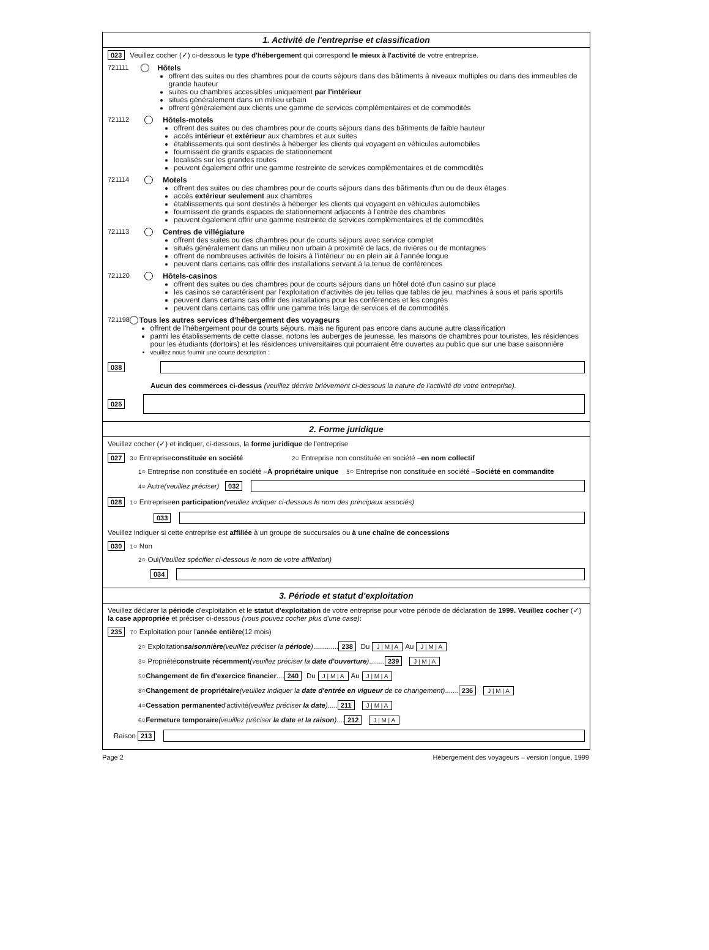1. Activité de l'entreprise et classification
023 Veuillez cocher (✓) ci-dessous le type d'hébergement qui correspond le mieux à l'activité de votre entreprise.
721111 Hôtels
offrent des suites ou des chambres pour de courts séjours dans des bâtiments à niveaux multiples ou dans des immeubles de grande hauteur
suites ou chambres accessibles uniquement par l'intérieur
situés généralement dans un milieu urbain
offrent généralement aux clients une gamme de services complémentaires et de commodités
721112 Hôtels-motels
offrent des suites ou des chambres pour de courts séjours dans des bâtiments de faible hauteur
accès intérieur et extérieur aux chambres et aux suites
établissements qui sont destinés à héberger les clients qui voyagent en véhicules automobiles
fournissent de grands espaces de stationnement
localisés sur les grandes routes
peuvent également offrir une gamme restreinte de services complémentaires et de commodités
721114 Motels
offrent des suites ou des chambres pour de courts séjours dans des bâtiments d'un ou de deux étages
accès extérieur seulement aux chambres
établissements qui sont destinés à héberger les clients qui voyagent en véhicules automobiles
fournissent de grands espaces de stationnement adjacents à l'entrée des chambres
peuvent également offrir une gamme restreinte de services complémentaires et de commodités
721113 Centres de villégiature
offrent des suites ou des chambres pour de courts séjours avec service complet
situés généralement dans un milieu non urbain à proximité de lacs, de rivières ou de montagnes
offrent de nombreuses activités de loisirs à l'intérieur ou en plein air à l'année longue
peuvent dans certains cas offrir des installations servant à la tenue de conférences
721120 Hôtels-casinos
offrent des suites ou des chambres pour de courts séjours dans un hôtel doté d'un casino sur place
les casinos se caractérisent par l'exploitation d'activités de jeu telles que tables de jeu, machines à sous et paris sportifs
peuvent dans certains cas offrir des installations pour les conférences et les congrès
peuvent dans certains cas offrir une gamme très large de services et de commodités
721198 Tous les autres services d'hébergement des voyageurs
offrent de l'hébergement pour de courts séjours, mais ne figurent pas encore dans aucune autre classification
parmi les établissements de cette classe, notons les auberges de jeunesse, les maisons de chambres pour touristes, les résidences pour les étudiants (dortoirs) et les résidences universitaires qui pourraient être ouvertes au public que sur une base saisonnière
veuillez nous fournir une courte description :
038
Aucun des commerces ci-dessus (veuillez décrire brièvement ci-dessous la nature de l'activité de votre entreprise).
025
2. Forme juridique
Veuillez cocher (✓) et indiquer, ci-dessous, la forme juridique de l'entreprise
027<sup>3</sup>○ Entreprise constituée en société <sup>2</sup>○ Entreprise non constituée en société – en nom collectif
<sup>1</sup>○ Entreprise non constituée en société – À propriétaire unique <sup>5</sup>○ Entreprise non constituée en société – Société en commandite
<sup>4</sup>○ Autre (veuillez préciser) 032
028<sup>1</sup>○ Entreprise en participation (veuillez indiquer ci-dessous le nom des principaux associés)
033
Veuillez indiquer si cette entreprise est affiliée à un groupe de succursales ou à une chaîne de concessions
030<sup>1</sup>○ Non
<sup>2</sup>○ Oui (Veuillez spécifier ci-dessous le nom de votre affiliation)
034
3. Période et statut d'exploitation
Veuillez déclarer la période d'exploitation et le statut d'exploitation de votre entreprise pour votre période de déclaration de 1999. Veuillez cocher (✓) la case appropriée et préciser ci-dessous (vous pouvez cocher plus d'une case):
235<sup>7</sup>○ Exploitation pour l' année entière (12 mois)
<sup>2</sup>○ Exploitation saisonnière (veuillez préciser la période) ............. 238 Du J | M | A Au J | M | A
<sup>3</sup>○ Propriété construite récemment (veuillez préciser la date d'ouverture) ........ 239 J | M | A
<sup>5</sup>○ Changement de fin d'exercice financier .... 240 Du J | M | A Au J | M | A
<sup>8</sup>○ Changement de propriétaire (veuillez indiquer la date d'entrée en vigueur de ce changement) ....... 236 J | M | A
<sup>4</sup>○ Cessation permanente d'activité (veuillez préciser la date)..... 211 J | M | A
<sup>6</sup>○ Fermeture temporaire (veuillez préciser la date et la raison) .... 212 J | M | A
Raison 213
Page 2 Hébergement des voyageurs – version longue, 1999